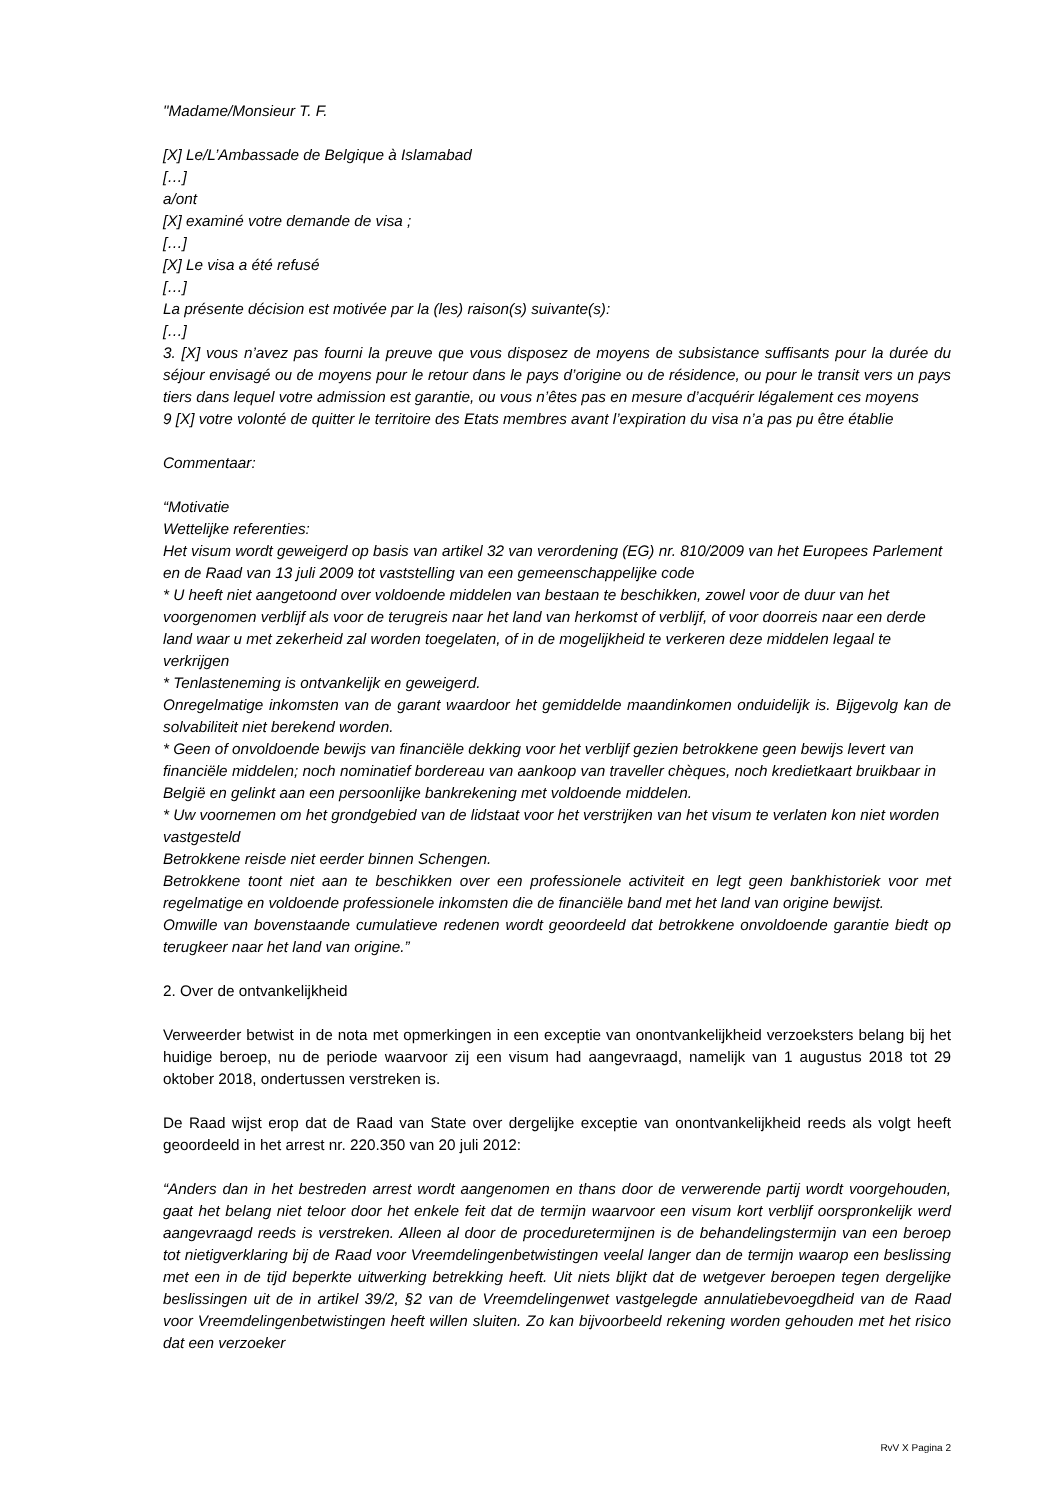"Madame/Monsieur T. F.
[X] Le/L’Ambassade de Belgique à Islamabad
[…]
a/ont
[X] examiné votre demande de visa ;
[…]
[X] Le visa a été refusé
[…]
La présente décision est motivée par la (les) raison(s) suivante(s):
[…]
3. [X] vous n’avez pas fourni la preuve que vous disposez de moyens de subsistance suffisants pour la durée du séjour envisagé ou de moyens pour le retour dans le pays d’origine ou de résidence, ou pour le transit vers un pays tiers dans lequel votre admission est garantie, ou vous n’êtes pas en mesure d’acquérir légalement ces moyens
9 [X] votre volonté de quitter le territoire des Etats membres avant l’expiration du visa n’a pas pu être établie
Commentaar:
“Motivatie
Wettelijke referenties:
Het visum wordt geweigerd op basis van artikel 32 van verordening (EG) nr. 810/2009 van het Europees Parlement en de Raad van 13 juli 2009 tot vaststelling van een gemeenschappelijke code
* U heeft niet aangetoond over voldoende middelen van bestaan te beschikken, zowel voor de duur van het voorgenomen verblijf als voor de terugreis naar het land van herkomst of verblijf, of voor doorreis naar een derde land waar u met zekerheid zal worden toegelaten, of in de mogelijkheid te verkeren deze middelen legaal te verkrijgen
* Tenlasteneming is ontvankelijk en geweigerd.
Onregelmatige inkomsten van de garant waardoor het gemiddelde maandinkomen onduidelijk is. Bijgevolg kan de solvabiliteit niet berekend worden.
* Geen of onvoldoende bewijs van financiële dekking voor het verblijf gezien betrokkene geen bewijs levert van financiële middelen; noch nominatief bordereau van aankoop van traveller chèques, noch kredietkaart bruikbaar in België en gelinkt aan een persoonlijke bankrekening met voldoende middelen.
* Uw voornemen om het grondgebied van de lidstaat voor het verstrijken van het visum te verlaten kon niet worden vastgesteld
Betrokkene reisde niet eerder binnen Schengen.
Betrokkene toont niet aan te beschikken over een professionele activiteit en legt geen bankhistoriek voor met regelmatige en voldoende professionele inkomsten die de financiële band met het land van origine bewijst.
Omwille van bovenstaande cumulatieve redenen wordt geoordeeld dat betrokkene onvoldoende garantie biedt op terugkeer naar het land van origine.”
2. Over de ontvankelijkheid
Verweerder betwist in de nota met opmerkingen in een exceptie van onontvankelijkheid verzoeksters belang bij het huidige beroep, nu de periode waarvoor zij een visum had aangevraagd, namelijk van 1 augustus 2018 tot 29 oktober 2018, ondertussen verstreken is.
De Raad wijst erop dat de Raad van State over dergelijke exceptie van onontvankelijkheid reeds als volgt heeft geoordeeld in het arrest nr. 220.350 van 20 juli 2012:
“Anders dan in het bestreden arrest wordt aangenomen en thans door de verwerende partij wordt voorgehouden, gaat het belang niet teloor door het enkele feit dat de termijn waarvoor een visum kort verblijf oorspronkelijk werd aangevraagd reeds is verstreken. Alleen al door de proceduretermijnen is de behandelingstermijn van een beroep tot nietigverklaring bij de Raad voor Vreemdelingenbetwistingen veelal langer dan de termijn waarop een beslissing met een in de tijd beperkte uitwerking betrekking heeft. Uit niets blijkt dat de wetgever beroepen tegen dergelijke beslissingen uit de in artikel 39/2, §2 van de Vreemdelingenwet vastgelegde annulatiebevoegdheid van de Raad voor Vreemdelingenbetwistingen heeft willen sluiten. Zo kan bijvoorbeeld rekening worden gehouden met het risico dat een verzoeker
RvV X Pagina 2